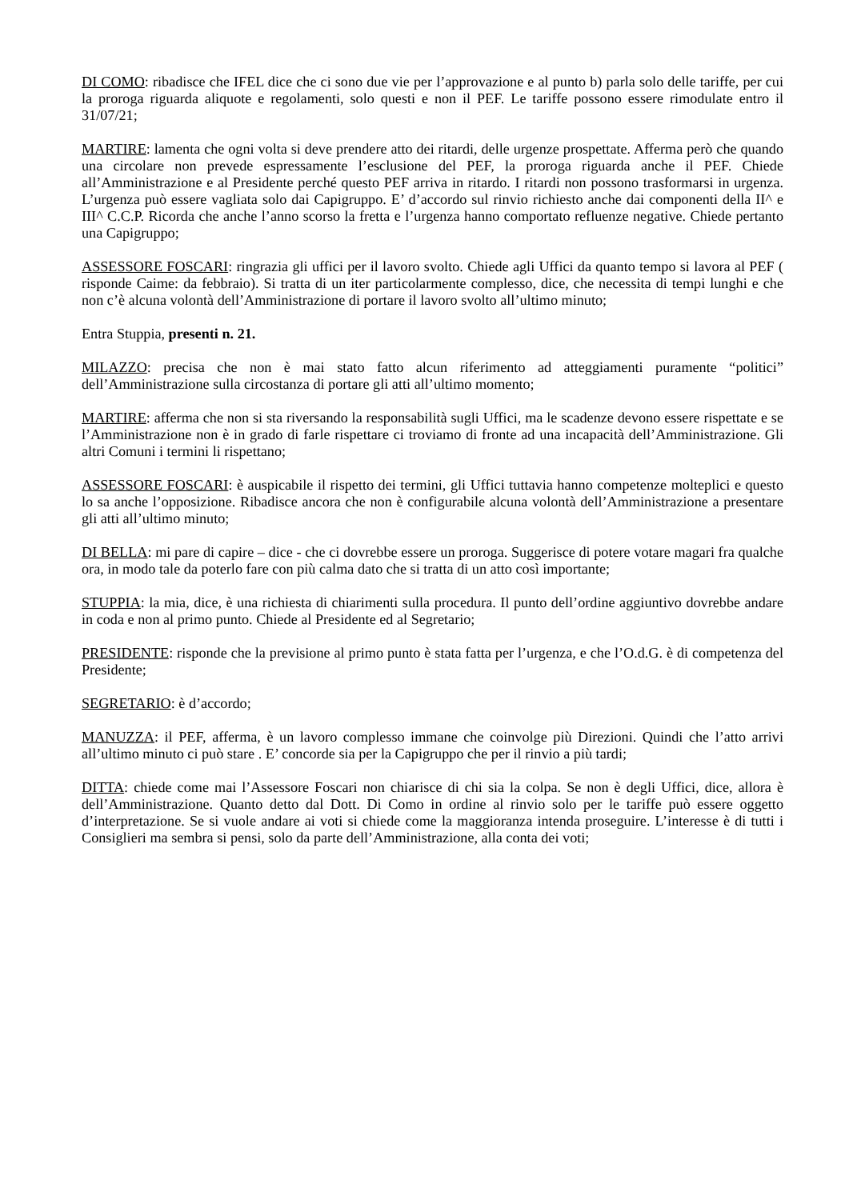DI COMO: ribadisce che IFEL dice che ci sono due vie per l’approvazione e al punto b) parla solo delle tariffe, per cui la proroga riguarda aliquote e regolamenti, solo questi e non il PEF. Le tariffe possono essere rimodulate entro il 31/07/21;
MARTIRE: lamenta che ogni volta si deve prendere atto dei ritardi, delle urgenze prospettate. Afferma però che quando una circolare non prevede espressamente l’esclusione del PEF, la proroga riguarda anche il PEF. Chiede all’Amministrazione e al Presidente perché questo PEF arriva in ritardo. I ritardi non possono trasformarsi in urgenza. L’urgenza può essere vagliata solo dai Capigruppo. E’ d’accordo sul rinvio richiesto anche dai componenti della II^ e III^ C.C.P. Ricorda che anche l’anno scorso la fretta e l’urgenza hanno comportato refluenze negative. Chiede pertanto una Capigruppo;
ASSESSORE FOSCARI: ringrazia gli uffici per il lavoro svolto. Chiede agli Uffici da quanto tempo si lavora al PEF ( risponde Caime: da febbraio). Si tratta di un iter particolarmente complesso, dice, che necessita di tempi lunghi e che non c’è alcuna volontà dell’Amministrazione di portare il lavoro svolto all’ultimo minuto;
Entra Stuppia, presenti n. 21.
MILAZZO: precisa che non è mai stato fatto alcun riferimento ad atteggiamenti puramente “politici” dell’Amministrazione sulla circostanza di portare gli atti all’ultimo momento;
MARTIRE: afferma che non si sta riversando la responsabilità sugli Uffici, ma le scadenze devono essere rispettate e se l’Amministrazione non è in grado di farle rispettare ci troviamo di fronte ad una incapacità dell’Amministrazione. Gli altri Comuni i termini li rispettano;
ASSESSORE FOSCARI: è auspicabile il rispetto dei termini, gli Uffici tuttavia hanno competenze molteplici e questo lo sa anche l’opposizione. Ribadisce ancora che non è configurabile alcuna volontà dell’Amministrazione a presentare gli atti all’ultimo minuto;
DI BELLA: mi pare di capire – dice - che ci dovrebbe essere un proroga. Suggerisce di potere votare magari fra qualche ora, in modo tale da poterlo fare con più calma dato che si tratta di un atto così importante;
STUPPIA: la mia, dice, è una richiesta di chiarimenti sulla procedura. Il punto dell’ordine aggiuntivo dovrebbe andare in coda e non al primo punto. Chiede al Presidente ed al Segretario;
PRESIDENTE: risponde che la previsione al primo punto è stata fatta per l’urgenza, e che l’O.d.G. è di competenza del Presidente;
SEGRETARIO: è d’accordo;
MANUZZA: il PEF, afferma, è un lavoro complesso immane che coinvolge più Direzioni. Quindi che l’atto arrivi all’ultimo minuto ci può stare . E’ concorde sia per la Capigruppo che per il rinvio a più tardi;
DITTA: chiede come mai l’Assessore Foscari non chiarisce di chi sia la colpa. Se non è degli Uffici, dice, allora è dell’Amministrazione. Quanto detto dal Dott. Di Como in ordine al rinvio solo per le tariffe può essere oggetto d’interpretazione. Se si vuole andare ai voti si chiede come la maggioranza intenda proseguire. L’interesse è di tutti i Consiglieri ma sembra si pensi, solo da parte dell’Amministrazione, alla conta dei voti;